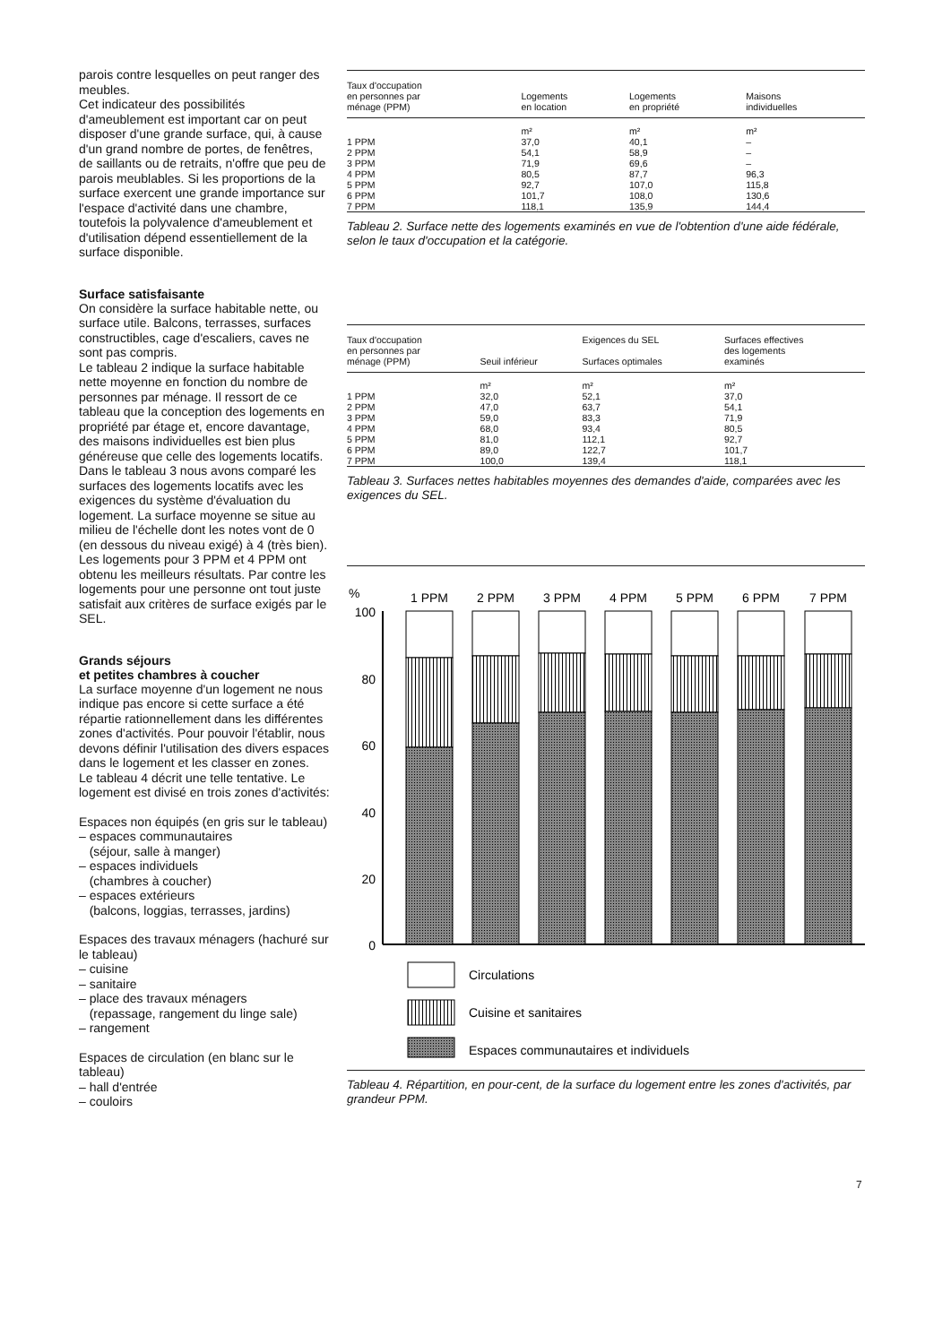parois contre lesquelles on peut ranger des meubles.
Cet indicateur des possibilités d'ameublement est important car on peut disposer d'une grande surface, qui, à cause d'un grand nombre de portes, de fenêtres, de saillants ou de retraits, n'offre que peu de parois meublables. Si les proportions de la surface exercent une grande importance sur l'espace d'activité dans une chambre, toutefois la polyvalence d'ameublement et d'utilisation dépend essentiellement de la surface disponible.
Surface satisfaisante
On considère la surface habitable nette, ou surface utile. Balcons, terrasses, surfaces constructibles, cage d'escaliers, caves ne sont pas compris.
Le tableau 2 indique la surface habitable nette moyenne en fonction du nombre de personnes par ménage. Il ressort de ce tableau que la conception des logements en propriété par étage et, encore davantage, des maisons individuelles est bien plus généreuse que celle des logements locatifs.
Dans le tableau 3 nous avons comparé les surfaces des logements locatifs avec les exigences du système d'évaluation du logement. La surface moyenne se situe au milieu de l'échelle dont les notes vont de 0 (en dessous du niveau exigé) à 4 (très bien).
Les logements pour 3 PPM et 4 PPM ont obtenu les meilleurs résultats. Par contre les logements pour une personne ont tout juste satisfait aux critères de surface exigés par le SEL.
Grands séjours
et petites chambres à coucher
La surface moyenne d'un logement ne nous indique pas encore si cette surface a été répartie rationnellement dans les différentes zones d'activités. Pour pouvoir l'établir, nous devons définir l'utilisation des divers espaces dans le logement et les classer en zones.
Le tableau 4 décrit une telle tentative. Le logement est divisé en trois zones d'activités:
Espaces non équipés (en gris sur le tableau)
– espaces communautaires
(séjour, salle à manger)
– espaces individuels
(chambres à coucher)
– espaces extérieurs
(balcons, loggias, terrasses, jardins)
Espaces des travaux ménagers (hachuré sur le tableau)
– cuisine
– sanitaire
– place des travaux ménagers
(repassage, rangement du linge sale)
– rangement
Espaces de circulation (en blanc sur le tableau)
– hall d'entrée
– couloirs
| Taux d'occupation en personnes par ménage (PPM) | Logements en location | Logements en propriété | Maisons individuelles |
| --- | --- | --- | --- |
| | m² | m² | m² |
| 1 PPM | 37,0 | 40,1 | – |
| 2 PPM | 54,1 | 58,9 | – |
| 3 PPM | 71,9 | 69,6 | – |
| 4 PPM | 80,5 | 87,7 | 96,3 |
| 5 PPM | 92,7 | 107,0 | 115,8 |
| 6 PPM | 101,7 | 108,0 | 130,6 |
| 7 PPM | 118,1 | 135,9 | 144,4 |
Tableau 2. Surface nette des logements examinés en vue de l'obtention d'une aide fédérale, selon le taux d'occupation et la catégorie.
| Taux d'occupation en personnes par ménage (PPM) | Seuil inférieur | Exigences du SEL Surfaces optimales | Surfaces effectives des logements examinés |
| --- | --- | --- | --- |
| | m² | m² | m² |
| 1 PPM | 32,0 | 52,1 | 37,0 |
| 2 PPM | 47,0 | 63,7 | 54,1 |
| 3 PPM | 59,0 | 83,3 | 71,9 |
| 4 PPM | 68,0 | 93,4 | 80,5 |
| 5 PPM | 81,0 | 112,1 | 92,7 |
| 6 PPM | 89,0 | 122,7 | 101,7 |
| 7 PPM | 100,0 | 139,4 | 118,1 |
Tableau 3. Surfaces nettes habitables moyennes des demandes d'aide, comparées avec les exigences du SEL.
%
1 PPM
2 PPM
3 PPM
4 PPM
5 PPM
6 PPM
7 PPM
100
80
60
40
20
0
Circulations
Cuisine et sanitaires
Espaces communautaires et individuels
Tableau 4. Répartition, en pour-cent, de la surface du logement entre les zones d'activités, par grandeur PPM.
7